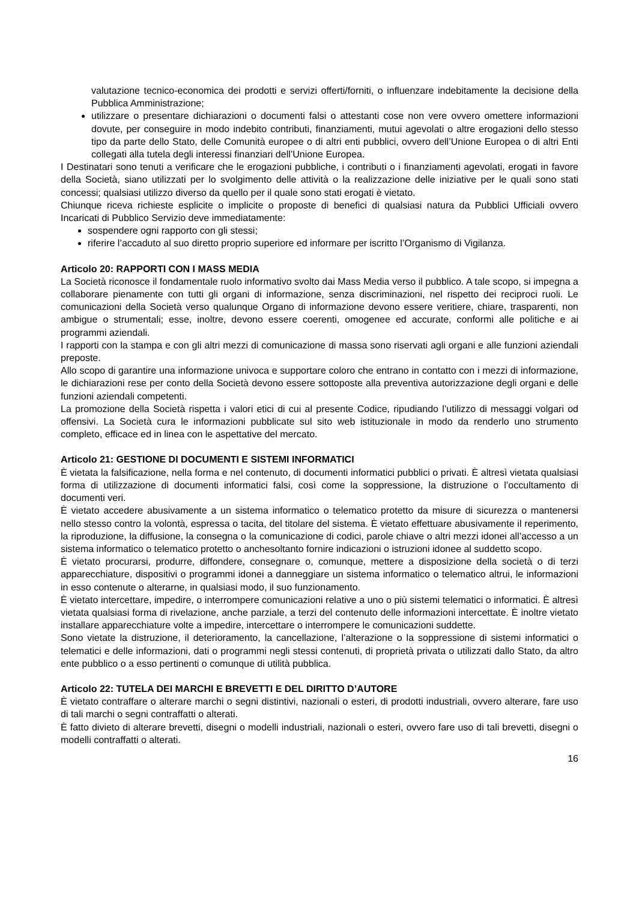valutazione tecnico-economica dei prodotti e servizi offerti/forniti, o influenzare indebitamente la decisione della Pubblica Amministrazione;
utilizzare o presentare dichiarazioni o documenti falsi o attestanti cose non vere ovvero omettere informazioni dovute, per conseguire in modo indebito contributi, finanziamenti, mutui agevolati o altre erogazioni dello stesso tipo da parte dello Stato, delle Comunità europee o di altri enti pubblici, ovvero dell’Unione Europea o di altri Enti collegati alla tutela degli interessi finanziari dell’Unione Europea.
I Destinatari sono tenuti a verificare che le erogazioni pubbliche, i contributi o i finanziamenti agevolati, erogati in favore della Società, siano utilizzati per lo svolgimento delle attività o la realizzazione delle iniziative per le quali sono stati concessi; qualsiasi utilizzo diverso da quello per il quale sono stati erogati è vietato.
Chiunque riceva richieste esplicite o implicite o proposte di benefici di qualsiasi natura da Pubblici Ufficiali ovvero Incaricati di Pubblico Servizio deve immediatamente:
sospendere ogni rapporto con gli stessi;
riferire l’accaduto al suo diretto proprio superiore ed informare per iscritto l’Organismo di Vigilanza.
Articolo 20: RAPPORTI CON I MASS MEDIA
La Società riconosce il fondamentale ruolo informativo svolto dai Mass Media verso il pubblico. A tale scopo, si impegna a collaborare pienamente con tutti gli organi di informazione, senza discriminazioni, nel rispetto dei reciproci ruoli. Le comunicazioni della Società verso qualunque Organo di informazione devono essere veritiere, chiare, trasparenti, non ambigue o strumentali; esse, inoltre, devono essere coerenti, omogenee ed accurate, conformi alle politiche e ai programmi aziendali.
I rapporti con la stampa e con gli altri mezzi di comunicazione di massa sono riservati agli organi e alle funzioni aziendali preposte.
Allo scopo di garantire una informazione univoca e supportare coloro che entrano in contatto con i mezzi di informazione, le dichiarazioni rese per conto della Società devono essere sottoposte alla preventiva autorizzazione degli organi e delle funzioni aziendali competenti.
La promozione della Società rispetta i valori etici di cui al presente Codice, ripudiando l’utilizzo di messaggi volgari od offensivi. La Società cura le informazioni pubblicate sul sito web istituzionale in modo da renderlo uno strumento completo, efficace ed in linea con le aspettative del mercato.
Articolo 21: GESTIONE DI DOCUMENTI E SISTEMI INFORMATICI
È vietata la falsificazione, nella forma e nel contenuto, di documenti informatici pubblici o privati. È altresì vietata qualsiasi forma di utilizzazione di documenti informatici falsi, così come la soppressione, la distruzione o l’occultamento di documenti veri.
È vietato accedere abusivamente a un sistema informatico o telematico protetto da misure di sicurezza o mantenersi nello stesso contro la volontà, espressa o tacita, del titolare del sistema. È vietato effettuare abusivamente il reperimento, la riproduzione, la diffusione, la consegna o la comunicazione di codici, parole chiave o altri mezzi idonei all’accesso a un sistema informatico o telematico protetto o anchesoltanto fornire indicazioni o istruzioni idonee al suddetto scopo.
È vietato procurarsi, produrre, diffondere, consegnare o, comunque, mettere a disposizione della società o di terzi apparecchiature, dispositivi o programmi idonei a danneggiare un sistema informatico o telematico altrui, le informazioni in esso contenute o alterarne, in qualsiasi modo, il suo funzionamento.
È vietato intercettare, impedire, o interrompere comunicazioni relative a uno o più sistemi telematici o informatici. È altresì vietata qualsiasi forma di rivelazione, anche parziale, a terzi del contenuto delle informazioni intercettate. È inoltre vietato installare apparecchiature volte a impedire, intercettare o interrompere le comunicazioni suddette.
Sono vietate la distruzione, il deterioramento, la cancellazione, l’alterazione o la soppressione di sistemi informatici o telematici e delle informazioni, dati o programmi negli stessi contenuti, di proprietà privata o utilizzati dallo Stato, da altro ente pubblico o a esso pertinenti o comunque di utilità pubblica.
Articolo 22: TUTELA DEI MARCHI E BREVETTI E DEL DIRITTO D’AUTORE
È vietato contraffare o alterare marchi o segni distintivi, nazionali o esteri, di prodotti industriali, ovvero alterare, fare uso di tali marchi o segni contraffatti o alterati.
È fatto divieto di alterare brevetti, disegni o modelli industriali, nazionali o esteri, ovvero fare uso di tali brevetti, disegni o modelli contraffatti o alterati.
16